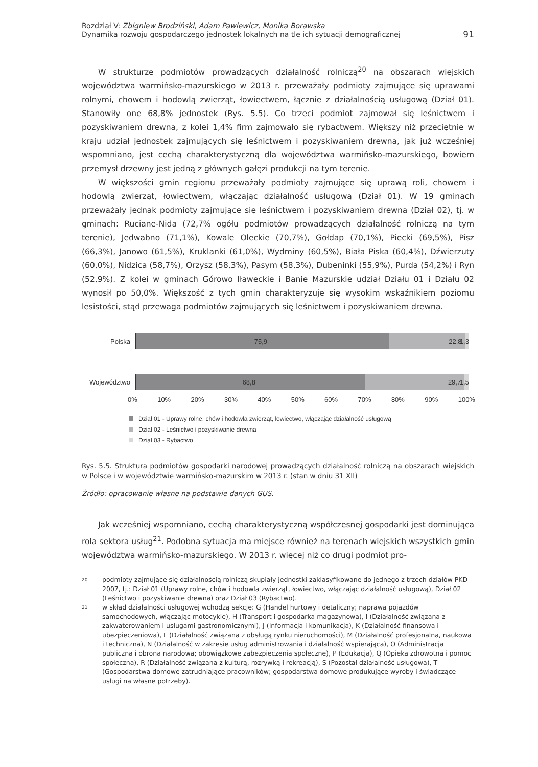Rozdział V: Zbigniew Brodziński, Adam Pawlewicz, Monika Borawska
Dynamika rozwoju gospodarczego jednostek lokalnych na tle ich sytuacji demograficznej
91
W strukturze podmiotów prowadzących działalność rolniczą<sup>20</sup> na obszarach wiejskich województwa warmińsko-mazurskiego w 2013 r. przeważały podmioty zajmujące się uprawami rolnymi, chowem i hodowlą zwierząt, łowiectwem, łącznie z działalnością usługową (Dział 01). Stanowiły one 68,8% jednostek (Rys. 5.5). Co trzeci podmiot zajmował się leśnictwem i pozyskiwaniem drewna, z kolei 1,4% firm zajmowało się rybactwem. Większy niż przeciętnie w kraju udział jednostek zajmujących się leśnictwem i pozyskiwaniem drewna, jak już wcześniej wspomniano, jest cechą charakterystyczną dla województwa warmińsko-mazurskiego, bowiem przemysł drzewny jest jedną z głównych gałęzi produkcji na tym terenie.
W większości gmin regionu przeważały podmioty zajmujące się uprawą roli, chowem i hodowlą zwierząt, łowiectwem, włączając działalność usługową (Dział 01). W 19 gminach przeważały jednak podmioty zajmujące się leśnictwem i pozyskiwaniem drewna (Dział 02), tj. w gminach: Ruciane-Nida (72,7% ogółu podmiotów prowadzących działalność rolniczą na tym terenie), Jedwabno (71,1%), Kowale Oleckie (70,7%), Gołdap (70,1%), Piecki (69,5%), Pisz (66,3%), Janowo (61,5%), Kruklanki (61,0%), Wydminy (60,5%), Biała Piska (60,4%), Dźwierzuty (60,0%), Nidzica (58,7%), Orzysz (58,3%), Pasym (58,3%), Dubeninki (55,9%), Purda (54,2%) i Ryn (52,9%). Z kolei w gminach Górowo Iławeckie i Banie Mazurskie udział Działu 01 i Działu 02 wynosił po 50,0%. Większość z tych gmin charakteryzuje się wysokim wskaźnikiem poziomu lesistości, stąd przewaga podmiotów zajmujących się leśnictwem i pozyskiwaniem drewna.
Polska
75,9 22,8 1,3
Województwo
68,8 29,7 1,5
0% 10% 20% 30% 40% 50% 60% 70% 80% 90% 100%
Dział 01 - Uprawy rolne, chów i hodowla zwierząt, łowiectwo, włączając działalność usługową
Dział 02 - Leśnictwo i pozyskiwanie drewna
Dział 03 - Rybactwo
Rys. 5.5. Struktura podmiotów gospodarki narodowej prowadzących działalność rolniczą na obszarach wiejskich w Polsce i w województwie warmińsko-mazurskim w 2013 r. (stan w dniu 31 XII)
Źródło: opracowanie własne na podstawie danych GUS.
Jak wcześniej wspomniano, cechą charakterystyczną współczesnej gospodarki jest dominująca rola sektora usług<sup>21</sup>. Podobna sytuacja ma miejsce również na terenach wiejskich wszystkich gmin województwa warmińsko-mazurskiego. W 2013 r. więcej niż co drugi podmiot pro-
20
podmioty zajmujące się działalnością rolniczą skupiały jednostki zaklasyfikowane do jednego z trzech działów PKD 2007, tj.: Dział 01 (Uprawy rolne, chów i hodowla zwierząt, łowiectwo, włączając działalność usługową), Dział 02 (Leśnictwo i pozyskiwanie drewna) oraz Dział 03 (Rybactwo).
21
w skład działalności usługowej wchodzą sekcje: G (Handel hurtowy i detaliczny; naprawa pojazdów samochodowych, włączając motocykle), H (Transport i gospodarka magazynowa), I (Działalność związana z zakwaterowaniem i usługami gastronomicznymi), J (Informacja i komunikacja), K (Działalność finansowa i ubezpieczeniowa), L (Działalność związana z obsługą rynku nieruchomości), M (Działalność profesjonalna, naukowa i techniczna), N (Działalność w zakresie usług administrowania i działalność wspierająca), O (Administracja publiczna i obrona narodowa; obowiązkowe zabezpieczenia społeczne), P (Edukacja), Q (Opieka zdrowotna i pomoc społeczna), R (Działalność związana z kulturą, rozrywką i rekreacją), S (Pozostał działalność usługowa), T (Gospodarstwa domowe zatrudniające pracowników; gospodarstwa domowe produkujące wyroby i świadczące usługi na własne potrzeby).